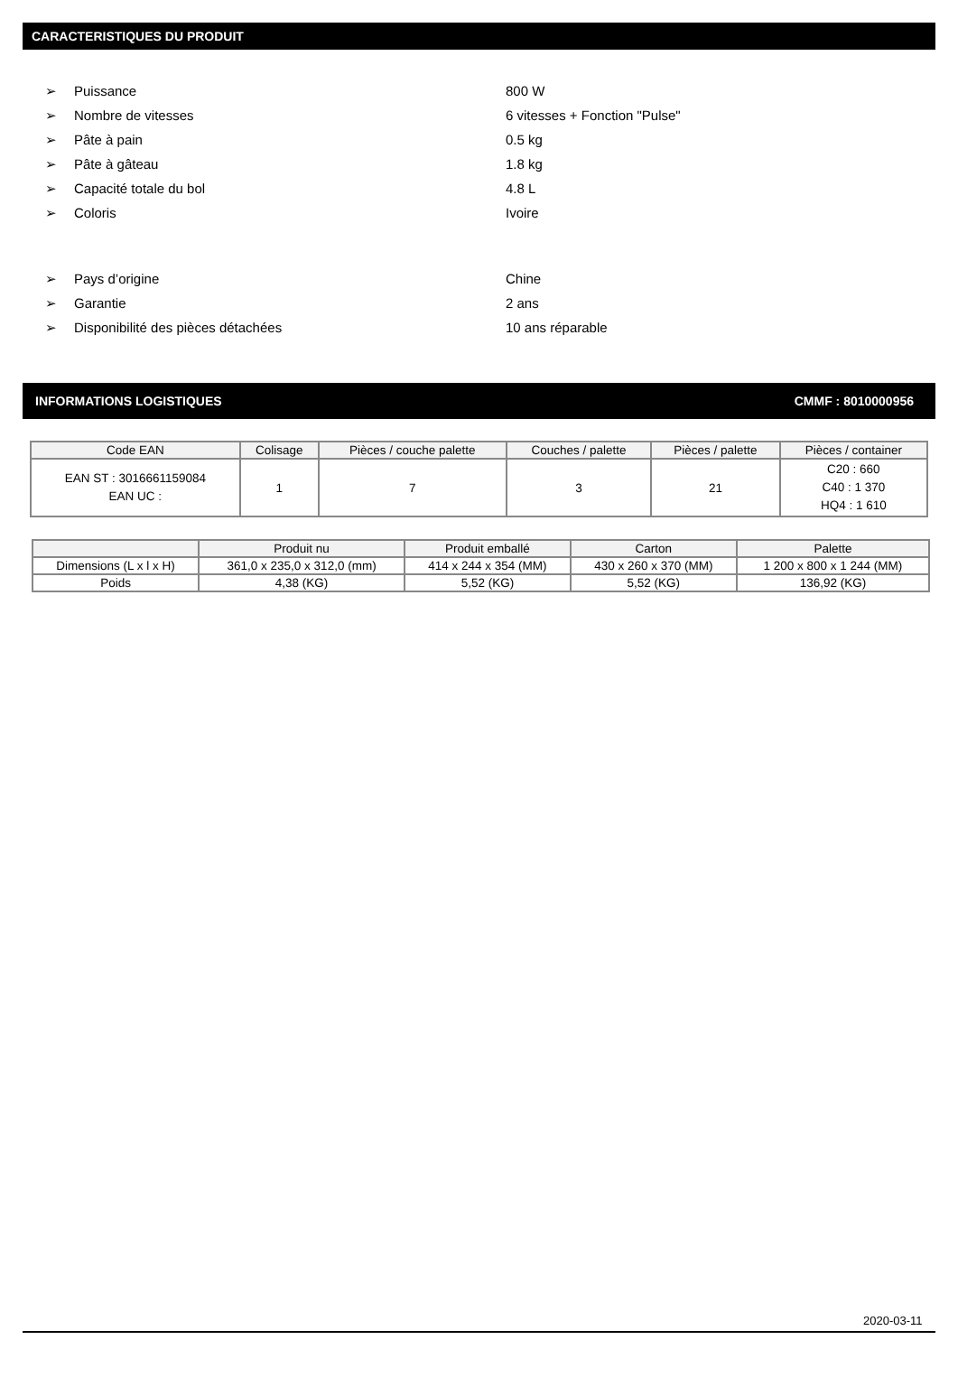CARACTERISTIQUES DU PRODUIT
➢ Puissance 800 W
➢ Nombre de vitesses 6 vitesses + Fonction "Pulse"
➢ Pâte à pain 0.5 kg
➢ Pâte à gâteau 1.8 kg
➢ Capacité totale du bol 4.8 L
➢ Coloris Ivoire
➢ Pays d’origine Chine
➢ Garantie 2 ans
➢ Disponibilité des pièces détachées 10 ans réparable
INFORMATIONS LOGISTIQUES CMMF : 8010000956
| Code EAN | Colisage | Pièces / couche palette | Couches / palette | Pièces / palette | Pièces / container |
| --- | --- | --- | --- | --- | --- |
| EAN ST : 3016661159084 EAN UC : | 1 | 7 | 3 | 21 | C20 : 660 C40 : 1 370 HQ4 : 1 610 |
| | Produit nu | Produit emballé | Carton | Palette |
| --- | --- | --- | --- | --- |
| Dimensions (L x l x H) | 361,0 x 235,0 x 312,0 (mm) | 414 x 244 x 354 (MM) | 430 x 260 x 370 (MM) | 1 200 x 800 x 1 244 (MM) |
| Poids | 4,38 (KG) | 5,52 (KG) | 5,52 (KG) | 136,92 (KG) |
2020-03-11